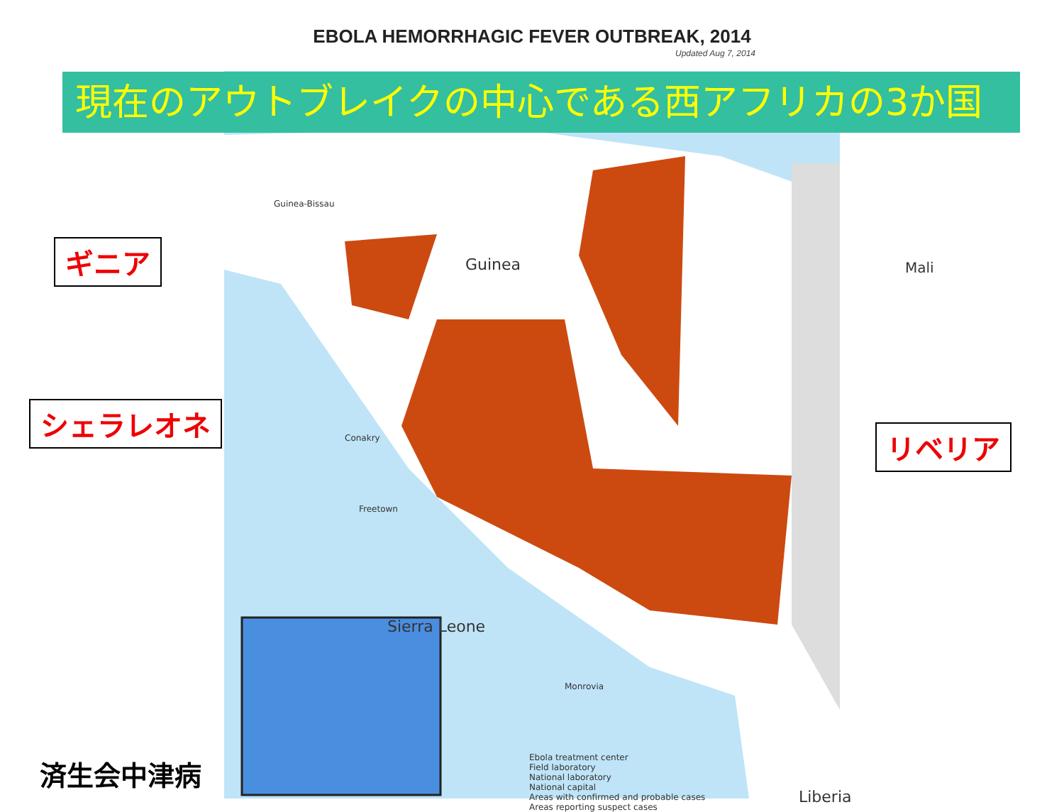EBOLA HEMORRHAGIC FEVER OUTBREAK, 2014
Updated Aug 7, 2014
Guinea-Bissau
Guinea Mali
Sierra Leone
Liberia
Conakry
Freetown
Monrovia
Ebola treatment center
Field laboratory
National laboratory
National capital
Areas with confirmed and probable cases
Areas reporting suspect cases
現在のアウトブレイクの中心である西アフリカの3か国
ギニア
シェラレオネ
リベリア
済生会中津病